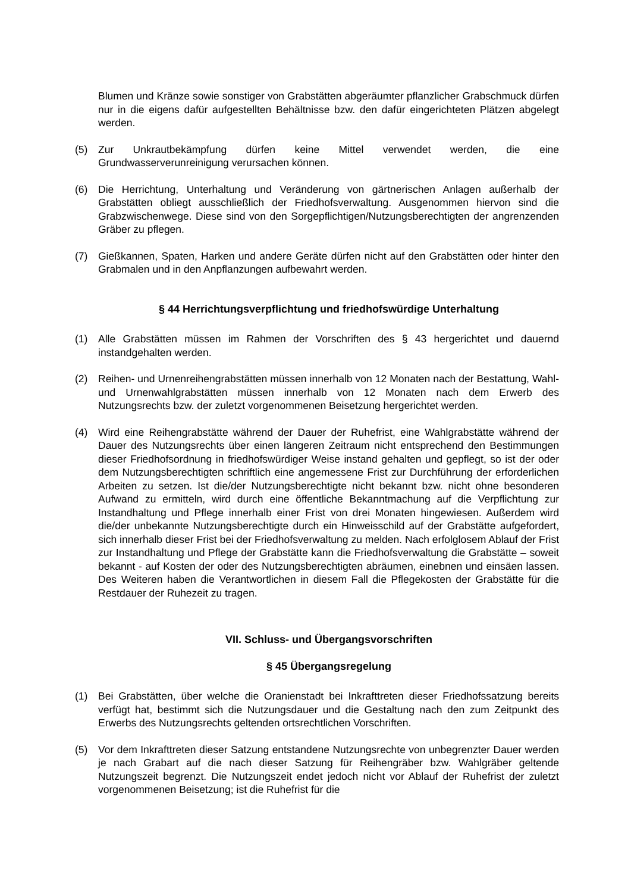Blumen und Kränze sowie sonstiger von Grabstätten abgeräumter pflanzlicher Grabschmuck dürfen nur in die eigens dafür aufgestellten Behältnisse bzw. den dafür eingerichteten Plätzen abgelegt werden.
(5) Zur Unkrautbekämpfung dürfen keine Mittel verwendet werden, die eine Grundwasserverunreinigung verursachen können.
(6) Die Herrichtung, Unterhaltung und Veränderung von gärtnerischen Anlagen außerhalb der Grabstätten obliegt ausschließlich der Friedhofsverwaltung. Ausgenommen hiervon sind die Grabzwischenwege. Diese sind von den Sorgepflichtigen/Nutzungsberechtigten der angrenzenden Gräber zu pflegen.
(7) Gießkannen, Spaten, Harken und andere Geräte dürfen nicht auf den Grabstätten oder hinter den Grabmalen und in den Anpflanzungen aufbewahrt werden.
§ 44 Herrichtungsverpflichtung und friedhofswürdige Unterhaltung
(1) Alle Grabstätten müssen im Rahmen der Vorschriften des § 43 hergerichtet und dauernd instandgehalten werden.
(2) Reihen- und Urnenreihengrabstätten müssen innerhalb von 12 Monaten nach der Bestattung, Wahl- und Urnenwahlgrabstätten müssen innerhalb von 12 Monaten nach dem Erwerb des Nutzungsrechts bzw. der zuletzt vorgenommenen Beisetzung hergerichtet werden.
(4) Wird eine Reihengrabstätte während der Dauer der Ruhefrist, eine Wahlgrabstätte während der Dauer des Nutzungsrechts über einen längeren Zeitraum nicht entsprechend den Bestimmungen dieser Friedhofsordnung in friedhofswürdiger Weise instand gehalten und gepflegt, so ist der oder dem Nutzungsberechtigten schriftlich eine angemessene Frist zur Durchführung der erforderlichen Arbeiten zu setzen. Ist die/der Nutzungsberechtigte nicht bekannt bzw. nicht ohne besonderen Aufwand zu ermitteln, wird durch eine öffentliche Bekanntmachung auf die Verpflichtung zur Instandhaltung und Pflege innerhalb einer Frist von drei Monaten hingewiesen. Außerdem wird die/der unbekannte Nutzungsberechtigte durch ein Hinweisschild auf der Grabstätte aufgefordert, sich innerhalb dieser Frist bei der Friedhofsverwaltung zu melden. Nach erfolglosem Ablauf der Frist zur Instandhaltung und Pflege der Grabstätte kann die Friedhofsverwaltung die Grabstätte – soweit bekannt - auf Kosten der oder des Nutzungsberechtigten abräumen, einebnen und einsäen lassen. Des Weiteren haben die Verantwortlichen in diesem Fall die Pflegekosten der Grabstätte für die Restdauer der Ruhezeit zu tragen.
VII. Schluss- und Übergangsvorschriften
§ 45 Übergangsregelung
(1) Bei Grabstätten, über welche die Oranienstadt bei Inkrafttreten dieser Friedhofssatzung bereits verfügt hat, bestimmt sich die Nutzungsdauer und die Gestaltung nach den zum Zeitpunkt des Erwerbs des Nutzungsrechts geltenden ortsrechtlichen Vorschriften.
(5) Vor dem Inkrafttreten dieser Satzung entstandene Nutzungsrechte von unbegrenzter Dauer werden je nach Grabart auf die nach dieser Satzung für Reihengräber bzw. Wahlgräber geltende Nutzungszeit begrenzt. Die Nutzungszeit endet jedoch nicht vor Ablauf der Ruhefrist der zuletzt vorgenommenen Beisetzung; ist die Ruhefrist für die